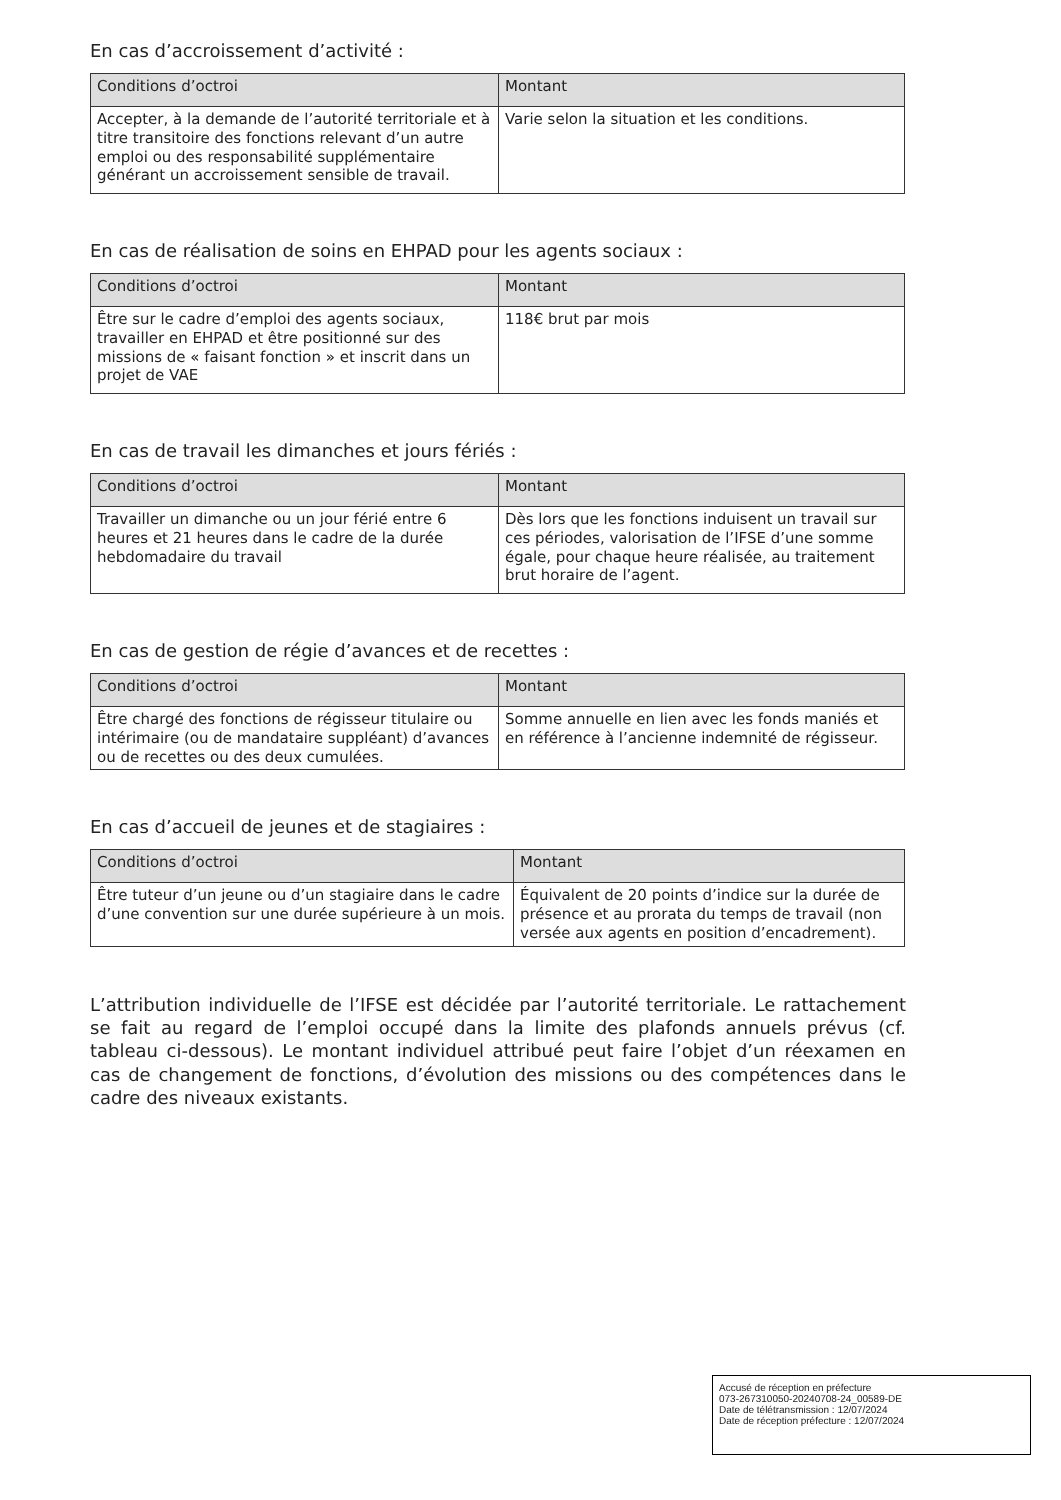En cas d’accroissement d’activité :
| Conditions d’octroi | Montant |
| --- | --- |
| Accepter, à la demande de l’autorité territoriale et à titre transitoire des fonctions relevant d’un autre emploi ou des responsabilité supplémentaire générant un accroissement sensible de travail. | Varie selon la situation et les conditions. |
En cas de réalisation de soins en EHPAD pour les agents sociaux :
| Conditions d’octroi | Montant |
| --- | --- |
| Être sur le cadre d’emploi des agents sociaux, travailler en EHPAD et être positionné sur des missions de « faisant fonction » et inscrit dans un projet de VAE | 118€ brut par mois |
En cas de travail les dimanches et jours fériés :
| Conditions d’octroi | Montant |
| --- | --- |
| Travailler un dimanche ou un jour férié entre 6 heures et 21 heures dans le cadre de la durée hebdomadaire du travail | Dès lors que les fonctions induisent un travail sur ces périodes, valorisation de l’IFSE d’une somme égale, pour chaque heure réalisée, au traitement brut horaire de l’agent. |
En cas de gestion de régie d’avances et de recettes :
| Conditions d’octroi | Montant |
| --- | --- |
| Être chargé des fonctions de régisseur titulaire ou intérimaire (ou de mandataire suppléant) d’avances ou de recettes ou des deux cumulées. | Somme annuelle en lien avec les fonds maniés et en référence à l’ancienne indemnité de régisseur. |
En cas d’accueil de jeunes et de stagiaires :
| Conditions d’octroi | Montant |
| --- | --- |
| Être tuteur d’un jeune ou d’un stagiaire dans le cadre d’une convention sur une durée supérieure à un mois. | Équivalent de 20 points d’indice sur la durée de présence et au prorata du temps de travail (non versée aux agents en position d’encadrement). |
L’attribution individuelle de l’IFSE est décidée par l’autorité territoriale. Le rattachement se fait au regard de l’emploi occupé dans la limite des plafonds annuels prévus (cf. tableau ci-dessous). Le montant individuel attribué peut faire l’objet d’un réexamen en cas de changement de fonctions, d’évolution des missions ou des compétences dans le cadre des niveaux existants.
Accusé de réception en préfecture
073-267310050-20240708-24_00589-DE
Date de télétransmission : 12/07/2024
Date de réception préfecture : 12/07/2024